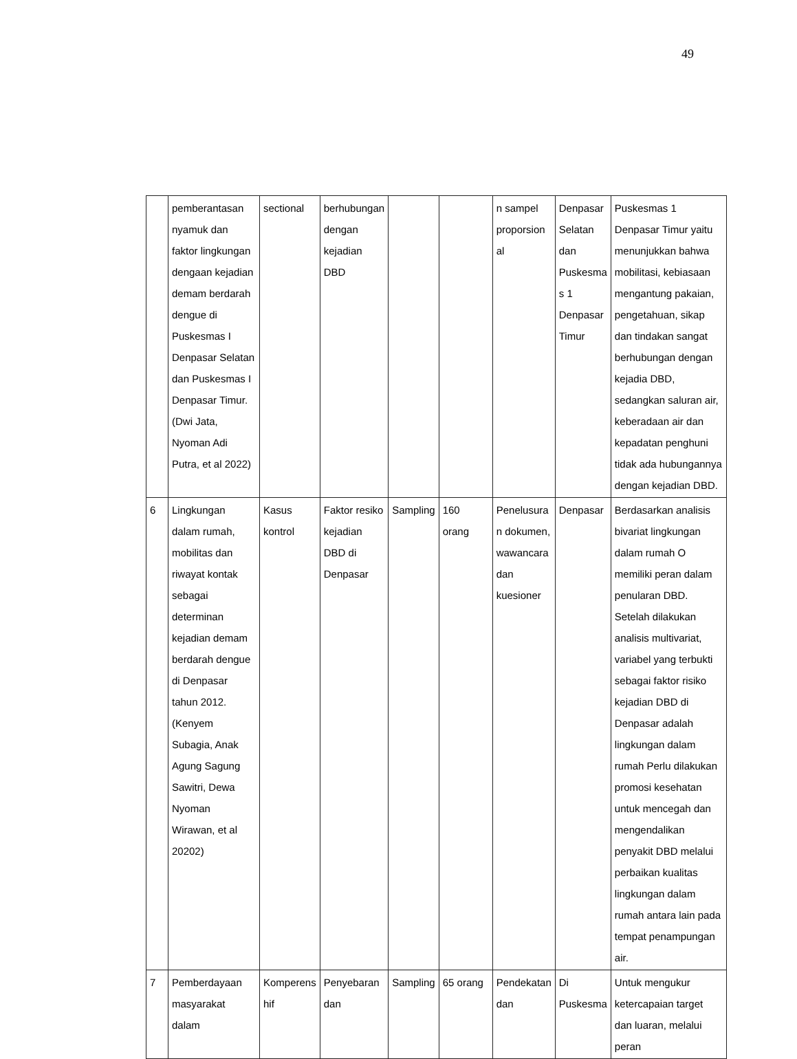49
| | pemberantasan nyamuk dan faktor lingkungan dengaan kejadian demam berdarah dengue di Puskesmas I Denpasar Selatan dan Puskesmas I Denpasar Timur. (Dwi Jata, Nyoman Adi Putra, et al 2022) | sectional | berhubungan dengan kejadian DBD | | | n sampel proporsion al | Denpasar Selatan dan Puskesma s 1 Denpasar Timur | Puskesmas 1 Denpasar Timur yaitu menunjukkan bahwa mobilitasi, kebiasaan mengantung pakaian, pengetahuan, sikap dan tindakan sangat berhubungan dengan kejadia DBD, sedangkan saluran air, keberadaan air dan kepadatan penghuni tidak ada hubungannya dengan kejadian DBD. |
| 6 | Lingkungan dalam rumah, mobilitas dan riwayat kontak sebagai determinan kejadian demam berdarah dengue di Denpasar tahun 2012. (Kenyem Subagia, Anak Agung Sagung Sawitri, Dewa Nyoman Wirawan, et al 20202) | Kasus kontrol | Faktor resiko kejadian DBD di Denpasar | Sampling | 160 orang | Penelusura n dokumen, wawancara dan kuesioner | Denpasar | Berdasarkan analisis bivariat lingkungan dalam rumah O memiliki peran dalam penularan DBD. Setelah dilakukan analisis multivariat, variabel yang terbukti sebagai faktor risiko kejadian DBD di Denpasar adalah lingkungan dalam rumah Perlu dilakukan promosi kesehatan untuk mencegah dan mengendalikan penyakit DBD melalui perbaikan kualitas lingkungan dalam rumah antara lain pada tempat penampungan air. |
| 7 | Pemberdayaan masyarakat dalam | Komperens hif | Penyebaran dan | Sampling | 65 orang | Pendekatan dan | Di Puskesma | Untuk mengukur ketercapaian target dan luaran, melalui peran |